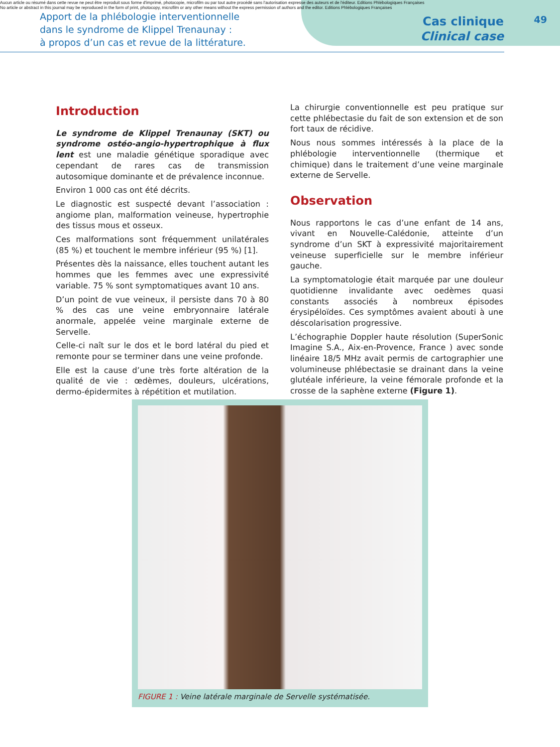Aucun article ou résumé dans cette revue ne peut être reproduit sous forme d'imprimé, photocopie, microfilm ou par tout autre procédé sans l'autorisation expresse des auteurs et de l'éditeur. Editions Phlébologiques Françaises
No article or abstract in this journal may be reproduced in the form of print, photocopy, microfilm or any other means without the express permission of authors and the editor. Editions Phlébologiques Françaises
Apport de la phlébologie interventionnelle
dans le syndrome de Klippel Trenaunay :
à propos d’un cas et revue de la littérature.
Cas clinique
Clinical case
49
Introduction
Le syndrome de Klippel Trenaunay (SKT) ou syndrome ostéo-angio-hypertrophique à flux lent est une maladie génétique sporadique avec cependant de rares cas de transmission autosomique dominante et de prévalence inconnue.
Environ 1 000 cas ont été décrits.
Le diagnostic est suspecté devant l’association : angiome plan, malformation veineuse, hypertrophie des tissus mous et osseux.
Ces malformations sont fréquemment unilatérales (85 %) et touchent le membre inférieur (95 %) [1].
Présentes dès la naissance, elles touchent autant les hommes que les femmes avec une expressivité variable. 75 % sont symptomatiques avant 10 ans.
D’un point de vue veineux, il persiste dans 70 à 80 % des cas une veine embryonnaire latérale anormale, appelée veine marginale externe de Servelle.
Celle-ci naît sur le dos et le bord latéral du pied et remonte pour se terminer dans une veine profonde.
Elle est la cause d’une très forte altération de la qualité de vie : œdèmes, douleurs, ulcérations, dermo-épidermites à répétition et mutilation.
La chirurgie conventionnelle est peu pratique sur cette phlébectasie du fait de son extension et de son fort taux de récidive.
Nous nous sommes intéressés à la place de la phlébologie interventionnelle (thermique et chimique) dans le traitement d’une veine marginale externe de Servelle.
Observation
Nous rapportons le cas d’une enfant de 14 ans, vivant en Nouvelle-Calédonie, atteinte d’un syndrome d’un SKT à expressivité majoritairement veineuse superficielle sur le membre inférieur gauche.
La symptomatologie était marquée par une douleur quotidienne invalidante avec oedèmes quasi constants associés à nombreux épisodes érysipéloïdes. Ces symptômes avaient abouti à une déscolarisation progressive.
L’échographie Doppler haute résolution (SuperSonic Imagine S.A., Aix-en-Provence, France ) avec sonde linéaire 18/5 MHz avait permis de cartographier une volumineuse phlébectasie se drainant dans la veine glutéale inférieure, la veine fémorale profonde et la crosse de la saphène externe (Figure 1).
FIGURE 1 : Veine latérale marginale de Servelle systématisée.